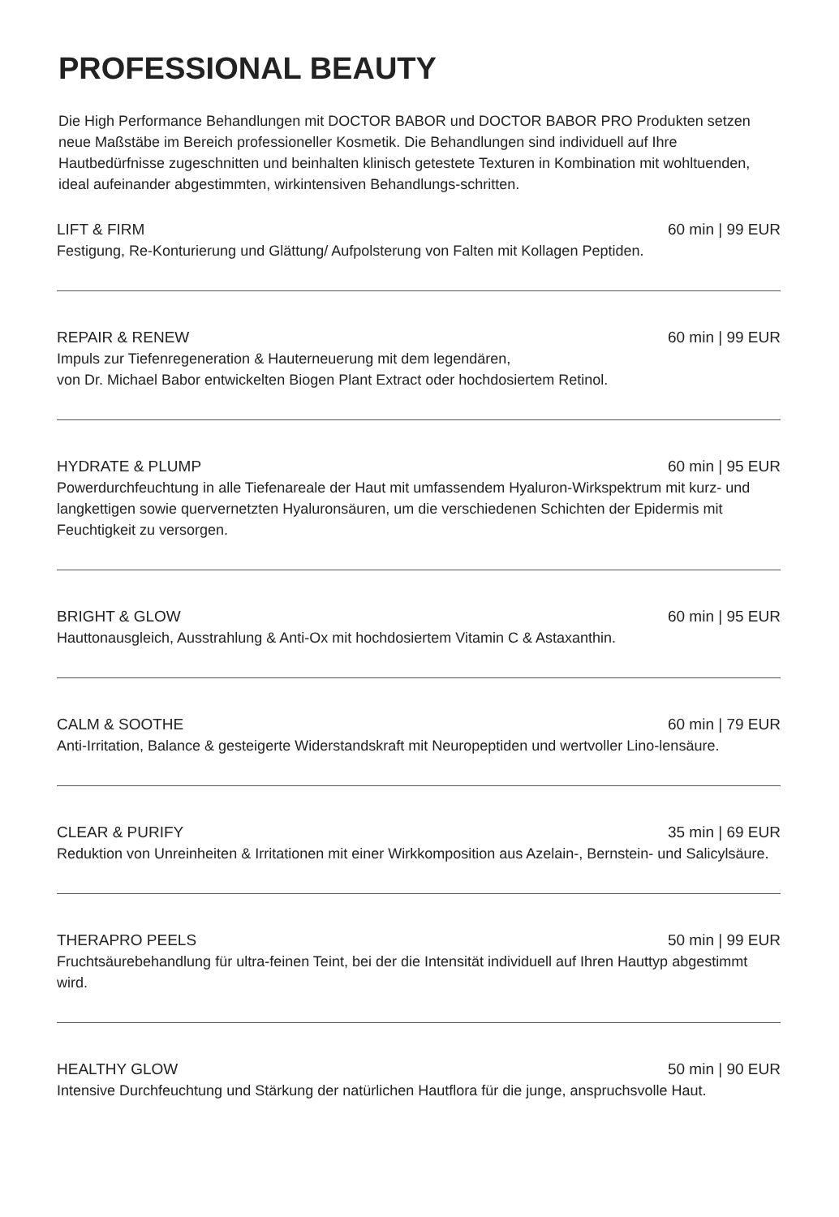PROFESSIONAL BEAUTY
Die High Performance Behandlungen mit DOCTOR BABOR und DOCTOR BABOR PRO Produkten setzen neue Maßstäbe im Bereich professioneller Kosmetik. Die Behandlungen sind individuell auf Ihre Hautbedürfnisse zugeschnitten und beinhalten klinisch getestete Texturen in Kombination mit wohltuenden, ideal aufeinander abgestimmten, wirkintensiven Behandlungs-schritten.
LIFT & FIRM 60 min | 99 EUR
Festigung, Re-Konturierung und Glättung/ Aufpolsterung von Falten mit Kollagen Peptiden.
REPAIR & RENEW 60 min | 99 EUR
Impuls zur Tiefenregeneration & Hauterneuerung mit dem legendären,
von Dr. Michael Babor entwickelten Biogen Plant Extract oder hochdosiertem Retinol.
HYDRATE & PLUMP 60 min | 95 EUR
Powerdurchfeuchtung in alle Tiefenareale der Haut mit umfassendem Hyaluron-Wirkspektrum mit kurz- und langkettigen sowie quervernetzten Hyaluronsäuren, um die verschiedenen Schichten der Epidermis mit Feuchtigkeit zu versorgen.
BRIGHT & GLOW 60 min | 95 EUR
Hauttonausgleich, Ausstrahlung & Anti-Ox mit hochdosiertem Vitamin C & Astaxanthin.
CALM & SOOTHE 60 min | 79 EUR
Anti-Irritation, Balance & gesteigerte Widerstandskraft mit Neuropeptiden und wertvoller Lino-lensäure.
CLEAR & PURIFY 35 min | 69 EUR
Reduktion von Unreinheiten & Irritationen mit einer Wirkkomposition aus Azelain-, Bernstein- und Salicylsäure.
THERAPRO PEELS 50 min | 99 EUR
Fruchtsäurebehandlung für ultra-feinen Teint, bei der die Intensität individuell auf Ihren Hauttyp abgestimmt wird.
HEALTHY GLOW 50 min | 90 EUR
Intensive Durchfeuchtung und Stärkung der natürlichen Hautflora für die junge, anspruchsvolle Haut.